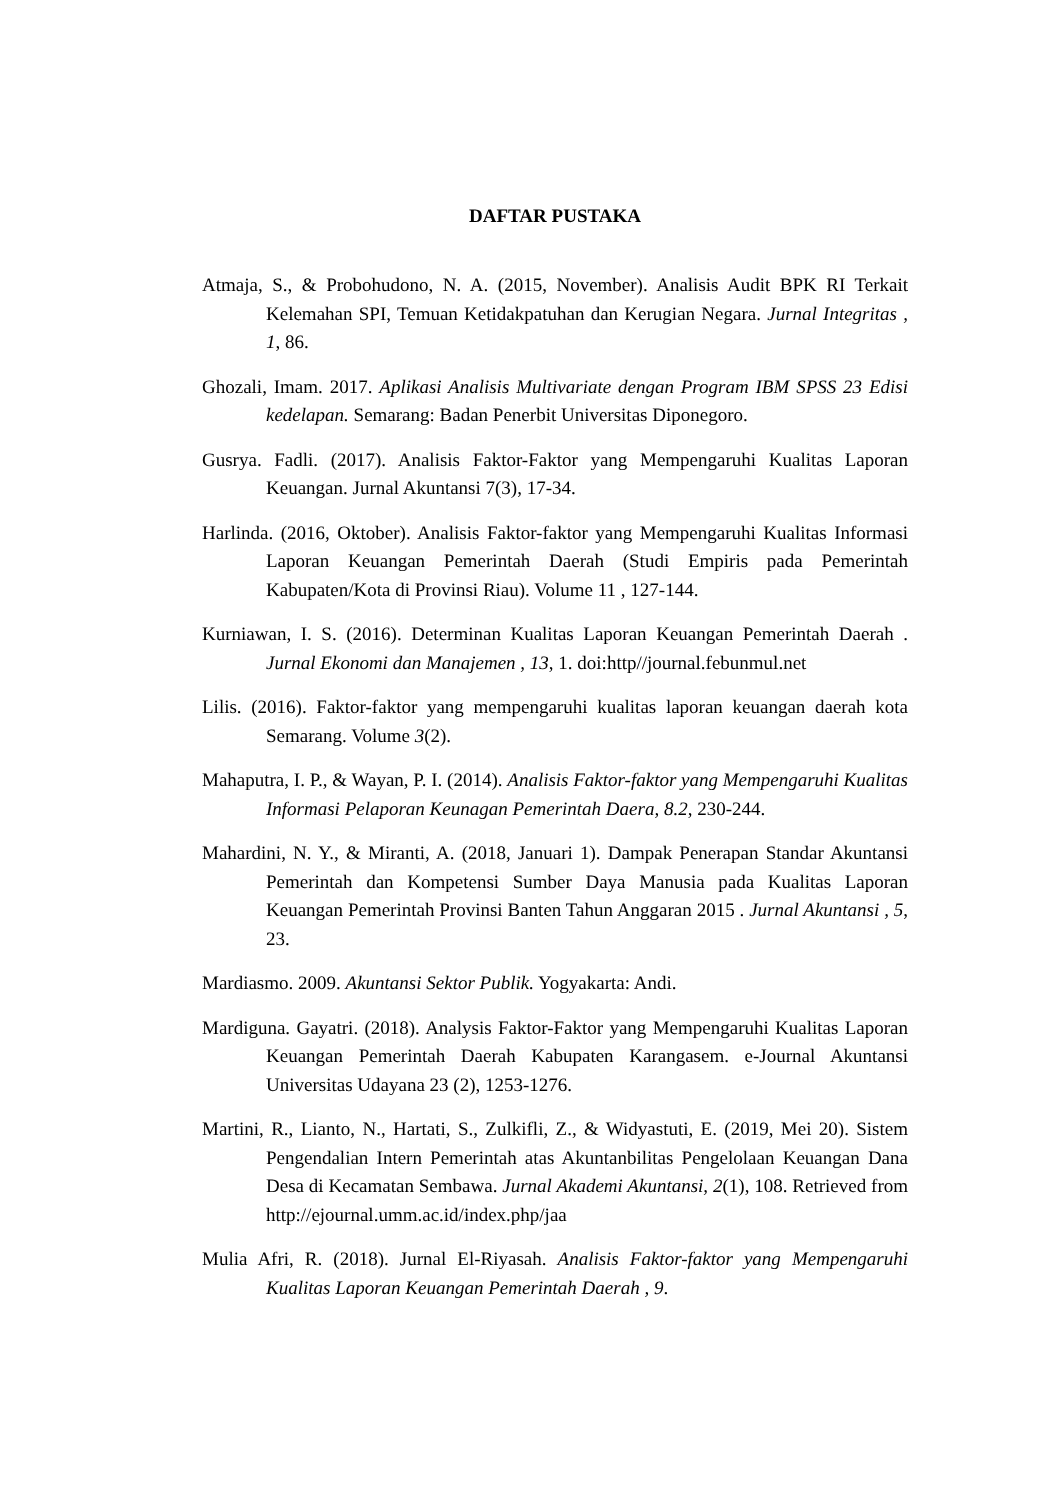DAFTAR PUSTAKA
Atmaja, S., & Probohudono, N. A. (2015, November). Analisis Audit BPK RI Terkait Kelemahan SPI, Temuan Ketidakpatuhan dan Kerugian Negara. Jurnal Integritas , 1, 86.
Ghozali, Imam. 2017. Aplikasi Analisis Multivariate dengan Program IBM SPSS 23 Edisi kedelapan. Semarang: Badan Penerbit Universitas Diponegoro.
Gusrya. Fadli. (2017). Analisis Faktor-Faktor yang Mempengaruhi Kualitas Laporan Keuangan. Jurnal Akuntansi 7(3), 17-34.
Harlinda. (2016, Oktober). Analisis Faktor-faktor yang Mempengaruhi Kualitas Informasi Laporan Keuangan Pemerintah Daerah (Studi Empiris pada Pemerintah Kabupaten/Kota di Provinsi Riau). Volume 11 , 127-144.
Kurniawan, I. S. (2016). Determinan Kualitas Laporan Keuangan Pemerintah Daerah . Jurnal Ekonomi dan Manajemen , 13, 1. doi:http//journal.febunmul.net
Lilis. (2016). Faktor-faktor yang mempengaruhi kualitas laporan keuangan daerah kota Semarang. Volume 3(2).
Mahaputra, I. P., & Wayan, P. I. (2014). Analisis Faktor-faktor yang Mempengaruhi Kualitas Informasi Pelaporan Keunagan Pemerintah Daera, 8.2, 230-244.
Mahardini, N. Y., & Miranti, A. (2018, Januari 1). Dampak Penerapan Standar Akuntansi Pemerintah dan Kompetensi Sumber Daya Manusia pada Kualitas Laporan Keuangan Pemerintah Provinsi Banten Tahun Anggaran 2015 . Jurnal Akuntansi , 5, 23.
Mardiasmo. 2009. Akuntansi Sektor Publik. Yogyakarta: Andi.
Mardiguna. Gayatri. (2018). Analysis Faktor-Faktor yang Mempengaruhi Kualitas Laporan Keuangan Pemerintah Daerah Kabupaten Karangasem. e-Journal Akuntansi Universitas Udayana 23 (2), 1253-1276.
Martini, R., Lianto, N., Hartati, S., Zulkifli, Z., & Widyastuti, E. (2019, Mei 20). Sistem Pengendalian Intern Pemerintah atas Akuntanbilitas Pengelolaan Keuangan Dana Desa di Kecamatan Sembawa. Jurnal Akademi Akuntansi, 2(1), 108. Retrieved from http://ejournal.umm.ac.id/index.php/jaa
Mulia Afri, R. (2018). Jurnal El-Riyasah. Analisis Faktor-faktor yang Mempengaruhi Kualitas Laporan Keuangan Pemerintah Daerah , 9.